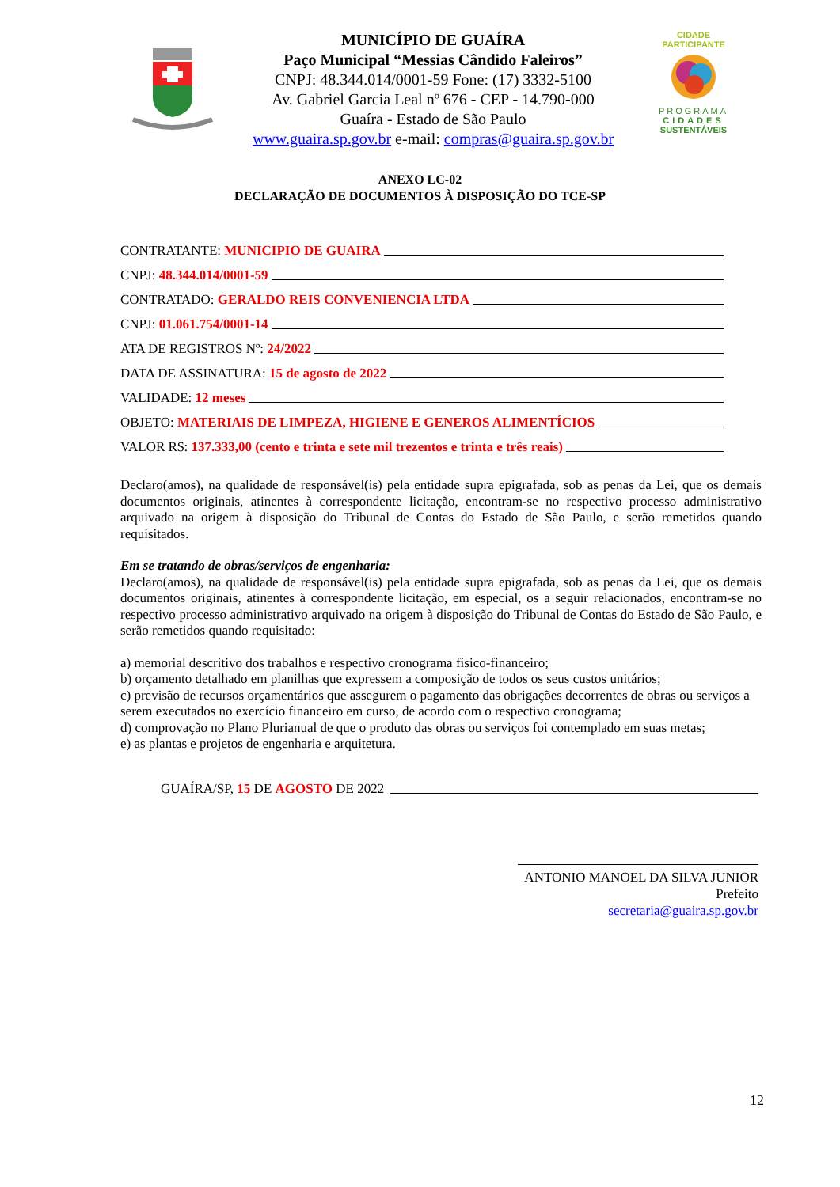MUNICÍPIO DE GUAÍRA
Paço Municipal “Messias Cândido Faleiros”
CNPJ: 48.344.014/0001-59 Fone: (17) 3332-5100
Av. Gabriel Garcia Leal nº 676 - CEP - 14.790-000
Guaíra - Estado de São Paulo
www.guaira.sp.gov.br e-mail: compras@guaira.sp.gov.br
CIDADE PARTICIPANTE
PROGRAMA
CIDADES
SUSTENTÁVEIS
ANEXO LC-02
DECLARAÇÃO DE DOCUMENTOS À DISPOSIÇÃO DO TCE-SP
CONTRATANTE: MUNICIPIO DE GUAIRA
CNPJ: 48.344.014/0001-59
CONTRATADO: GERALDO REIS CONVENIENCIA LTDA
CNPJ: 01.061.754/0001-14
ATA DE REGISTROS Nº: 24/2022
DATA DE ASSINATURA: 15 de agosto de 2022
VALIDADE: 12 meses
OBJETO: MATERIAIS DE LIMPEZA, HIGIENE E GENEROS ALIMENTÍCIOS
VALOR R$: 137.333,00 (cento e trinta e sete mil trezentos e trinta e três reais)
Declaro(amos), na qualidade de responsável(is) pela entidade supra epigrafada, sob as penas da Lei, que os demais documentos originais, atinentes à correspondente licitação, encontram-se no respectivo processo administrativo arquivado na origem à disposição do Tribunal de Contas do Estado de São Paulo, e serão remetidos quando requisitados.
Em se tratando de obras/serviços de engenharia:
Declaro(amos), na qualidade de responsável(is) pela entidade supra epigrafada, sob as penas da Lei, que os demais documentos originais, atinentes à correspondente licitação, em especial, os a seguir relacionados, encontram-se no respectivo processo administrativo arquivado na origem à disposição do Tribunal de Contas do Estado de São Paulo, e serão remetidos quando requisitado:
a) memorial descritivo dos trabalhos e respectivo cronograma físico-financeiro;
b) orçamento detalhado em planilhas que expressem a composição de todos os seus custos unitários;
c) previsão de recursos orçamentários que assegurem o pagamento das obrigações decorrentes de obras ou serviços a serem executados no exercício financeiro em curso, de acordo com o respectivo cronograma;
d) comprovação no Plano Plurianual de que o produto das obras ou serviços foi contemplado em suas metas;
e) as plantas e projetos de engenharia e arquitetura.
GUAÍRA/SP, 15 DE AGOSTO DE 2022
ANTONIO MANOEL DA SILVA JUNIOR
Prefeito
secretaria@guaira.sp.gov.br
12